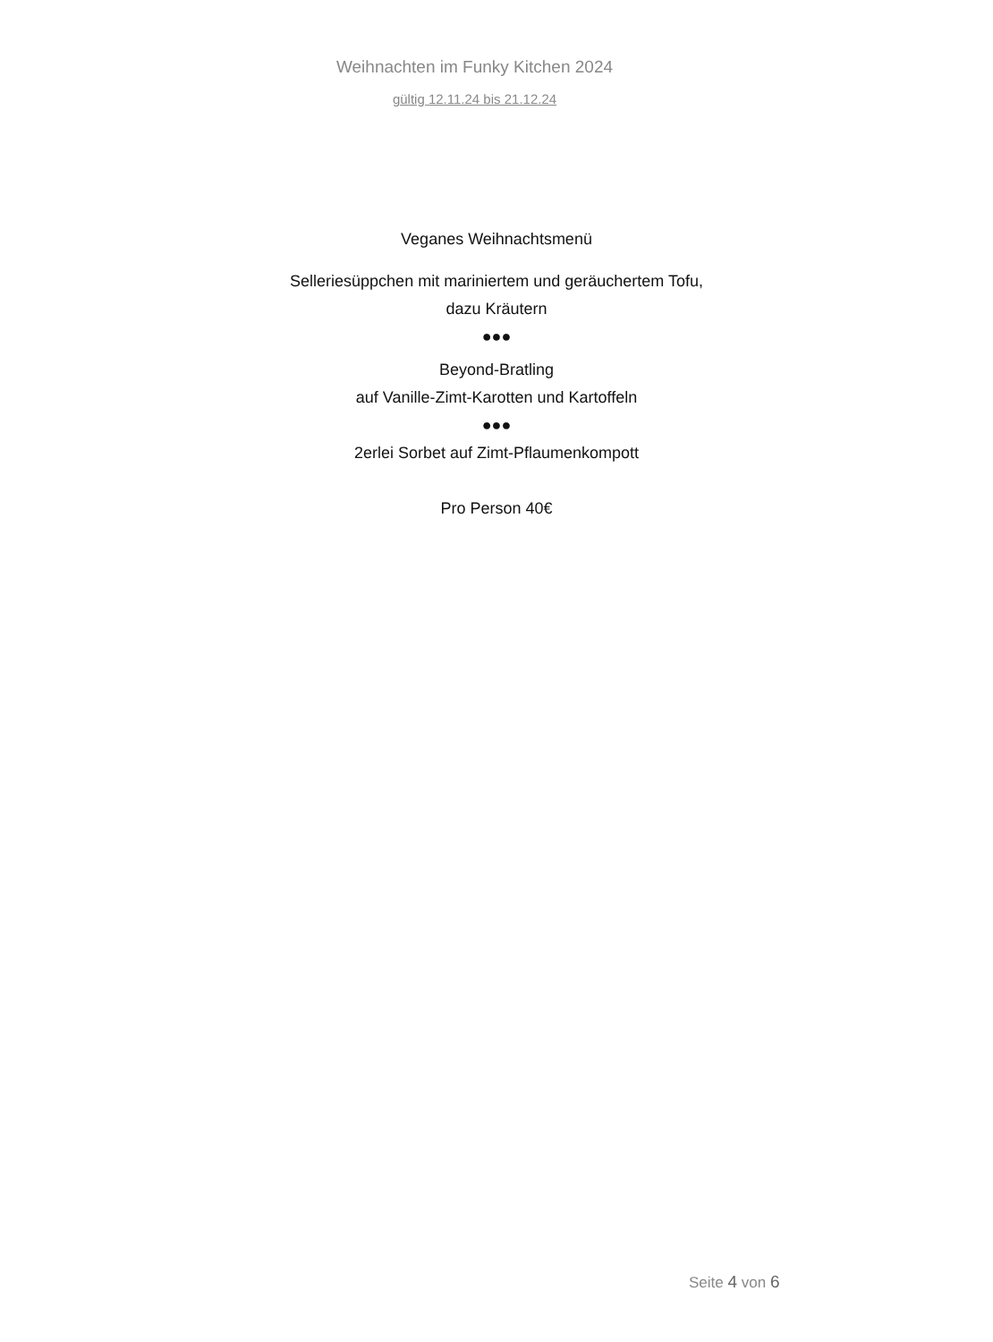Weihnachten im Funky Kitchen 2024
gültig 12.11.24 bis 21.12.24
Veganes Weihnachtsmenü
Selleriesüppchen mit mariniertem und geräuchertem Tofu,
dazu Kräutern
●●●
Beyond-Bratling
auf Vanille-Zimt-Karotten und Kartoffeln
●●●
2erlei Sorbet auf Zimt-Pflaumenkompott
Pro Person 40€
Seite 4 von 6